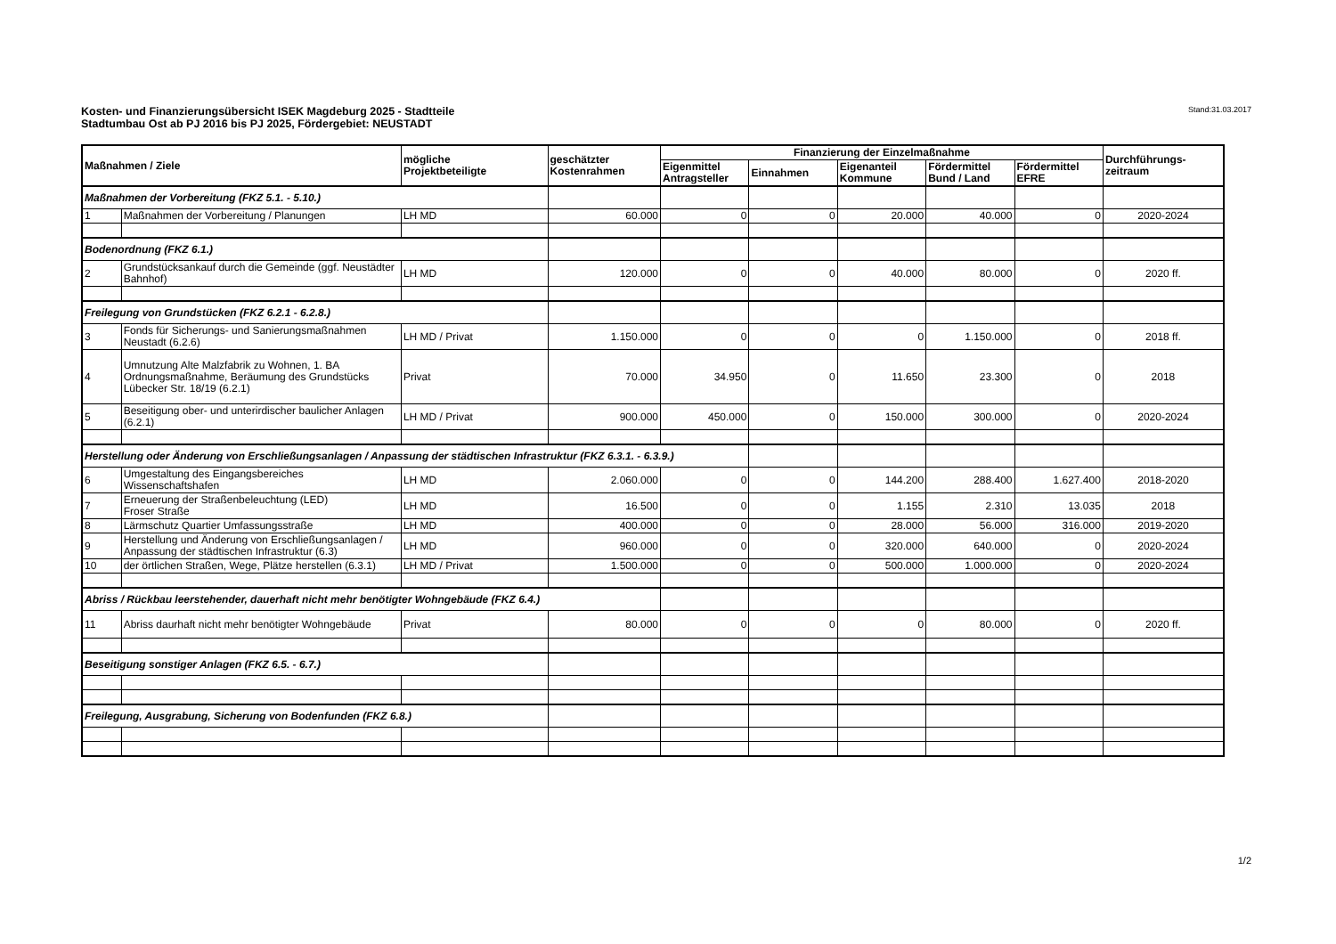Kosten- und Finanzierungsübersicht ISEK Magdeburg 2025 - Stadtteile
Stadtumbau Ost ab PJ 2016 bis PJ 2025, Fördergebiet: NEUSTADT
Stand:31.03.2017
| Maßnahmen / Ziele | | mögliche Projektbeteiligte | geschätzter Kostenrahmen | Finanzierung der Einzelmaßnahme | | | | | Durchführungs- zeitraum |
| --- | --- | --- | --- | --- | --- | --- | --- | --- | --- |
| | | | | Eigenmittel Antragsteller | Einnahmen | Eigenanteil Kommune | Fördermittel Bund / Land | Fördermittel EFRE | |
| Maßnahmen der Vorbereitung (FKZ 5.1. - 5.10.) | | | | | | | | | |
| 1 | Maßnahmen der Vorbereitung / Planungen | LH MD | 60.000 | 0 | 0 | 20.000 | 40.000 | 0 | 2020-2024 |
| Bodenordnung (FKZ 6.1.) | | | | | | | | | |
| 2 | Grundstücksankauf durch die Gemeinde (ggf. Neustädter Bahnhof) | LH MD | 120.000 | 0 | 0 | 40.000 | 80.000 | 0 | 2020 ff. |
| Freilegung von Grundstücken (FKZ 6.2.1 - 6.2.8.) | | | | | | | | | |
| 3 | Fonds für Sicherungs- und Sanierungsmaßnahmen Neustadt (6.2.6) | LH MD / Privat | 1.150.000 | 0 | 0 | 0 | 1.150.000 | 0 | 2018 ff. |
| 4 | Umnutzung Alte Malzfabrik zu Wohnen, 1. BA Ordnungsmaßnahme, Beräumung des Grundstücks Lübecker Str. 18/19 (6.2.1) | Privat | 70.000 | 34.950 | 0 | 11.650 | 23.300 | 0 | 2018 |
| 5 | Beseitigung ober- und unterirdischer baulicher Anlagen (6.2.1) | LH MD / Privat | 900.000 | 450.000 | 0 | 150.000 | 300.000 | 0 | 2020-2024 |
| Herstellung oder Änderung von Erschließungsanlagen / Anpassung der städtischen Infrastruktur (FKZ 6.3.1. - 6.3.9.) | | | | | | | | | |
| 6 | Umgestaltung des Eingangsbereiches Wissenschaftshafen | LH MD | 2.060.000 | 0 | 0 | 144.200 | 288.400 | 1.627.400 | 2018-2020 |
| 7 | Erneuerung der Straßenbeleuchtung (LED) Froser Straße | LH MD | 16.500 | 0 | 0 | 1.155 | 2.310 | 13.035 | 2018 |
| 8 | Lärmschutz Quartier Umfassungsstraße | LH MD | 400.000 | 0 | 0 | 28.000 | 56.000 | 316.000 | 2019-2020 |
| 9 | Herstellung und Änderung von Erschließungsanlagen / Anpassung der städtischen Infrastruktur (6.3) | LH MD | 960.000 | 0 | 0 | 320.000 | 640.000 | 0 | 2020-2024 |
| 10 | der örtlichen Straßen, Wege, Plätze herstellen (6.3.1) | LH MD / Privat | 1.500.000 | 0 | 0 | 500.000 | 1.000.000 | 0 | 2020-2024 |
| Abriss / Rückbau leerstehender, dauerhaft nicht mehr benötigter Wohngebäude (FKZ 6.4.) | | | | | | | | | |
| 11 | Abriss daurhaft nicht mehr benötigter Wohngebäude | Privat | 80.000 | 0 | 0 | 0 | 80.000 | 0 | 2020 ff. |
| Beseitigung sonstiger Anlagen (FKZ 6.5. - 6.7.) | | | | | | | | | |
| Freilegung, Ausgrabung, Sicherung von Bodenfunden (FKZ 6.8.) | | | | | | | | | |
1/2